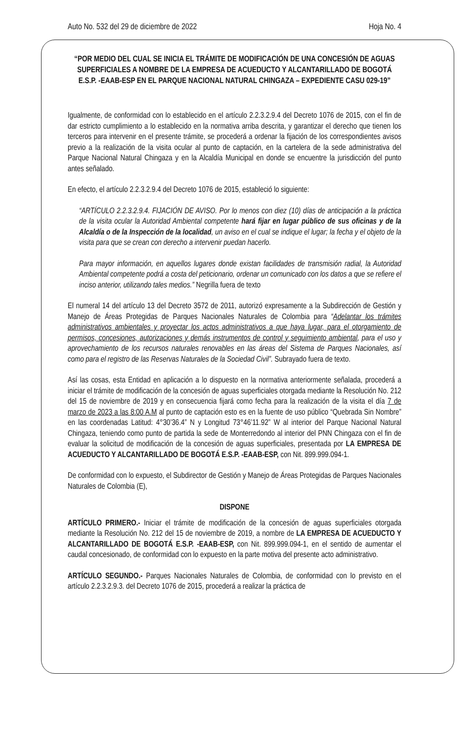Auto No. 532 del 29 de diciembre de 2022 Hoja No. 4
“POR MEDIO DEL CUAL SE INICIA EL TRÁMITE DE MODIFICACIÓN DE UNA CONCESIÓN DE AGUAS SUPERFICIALES A NOMBRE DE LA EMPRESA DE ACUEDUCTO Y ALCANTARILLADO DE BOGOTÁ E.S.P. -EAAB-ESP EN EL PARQUE NACIONAL NATURAL CHINGAZA – EXPEDIENTE CASU 029-19”
Igualmente, de conformidad con lo establecido en el artículo 2.2.3.2.9.4 del Decreto 1076 de 2015, con el fin de dar estricto cumplimiento a lo establecido en la normativa arriba descrita, y garantizar el derecho que tienen los terceros para intervenir en el presente trámite, se procederá a ordenar la fijación de los correspondientes avisos previo a la realización de la visita ocular al punto de captación, en la cartelera de la sede administrativa del Parque Nacional Natural Chingaza y en la Alcaldía Municipal en donde se encuentre la jurisdicción del punto antes señalado.
En efecto, el artículo 2.2.3.2.9.4 del Decreto 1076 de 2015, estableció lo siguiente:
“ARTÍCULO 2.2.3.2.9.4. FIJACIÓN DE AVISO. Por lo menos con diez (10) días de anticipación a la práctica de la visita ocular la Autoridad Ambiental competente hará fijar en lugar público de sus oficinas y de la Alcaldía o de la Inspección de la localidad, un aviso en el cual se indique el lugar; la fecha y el objeto de la visita para que se crean con derecho a intervenir puedan hacerlo.
Para mayor información, en aquellos lugares donde existan facilidades de transmisión radial, la Autoridad Ambiental competente podrá a costa del peticionario, ordenar un comunicado con los datos a que se refiere el inciso anterior, utilizando tales medios.” Negrilla fuera de texto
El numeral 14 del artículo 13 del Decreto 3572 de 2011, autorizó expresamente a la Subdirección de Gestión y Manejo de Áreas Protegidas de Parques Nacionales Naturales de Colombia para “Adelantar los trámites administrativos ambientales y proyectar los actos administrativos a que haya lugar, para el otorgamiento de permisos, concesiones, autorizaciones y demás instrumentos de control y seguimiento ambiental, para el uso y aprovechamiento de los recursos naturales renovables en las áreas del Sistema de Parques Nacionales, así como para el registro de las Reservas Naturales de la Sociedad Civil”. Subrayado fuera de texto.
Así las cosas, esta Entidad en aplicación a lo dispuesto en la normativa anteriormente señalada, procederá a iniciar el trámite de modificación de la concesión de aguas superficiales otorgada mediante la Resolución No. 212 del 15 de noviembre de 2019 y en consecuencia fijará como fecha para la realización de la visita el día 7 de marzo de 2023 a las 8:00 A.M al punto de captación esto es en la fuente de uso público “Quebrada Sin Nombre” en las coordenadas Latitud: 4°30’36.4” N y Longitud 73°46’11.92” W al interior del Parque Nacional Natural Chingaza, teniendo como punto de partida la sede de Monterredondo al interior del PNN Chingaza con el fin de evaluar la solicitud de modificación de la concesión de aguas superficiales, presentada por LA EMPRESA DE ACUEDUCTO Y ALCANTARILLADO DE BOGOTÁ E.S.P. -EAAB-ESP, con Nit. 899.999.094-1.
De conformidad con lo expuesto, el Subdirector de Gestión y Manejo de Áreas Protegidas de Parques Nacionales Naturales de Colombia (E),
DISPONE
ARTÍCULO PRIMERO.- Iniciar el trámite de modificación de la concesión de aguas superficiales otorgada mediante la Resolución No. 212 del 15 de noviembre de 2019, a nombre de LA EMPRESA DE ACUEDUCTO Y ALCANTARILLADO DE BOGOTÁ E.S.P. -EAAB-ESP, con Nit. 899.999.094-1, en el sentido de aumentar el caudal concesionado, de conformidad con lo expuesto en la parte motiva del presente acto administrativo.
ARTÍCULO SEGUNDO.- Parques Nacionales Naturales de Colombia, de conformidad con lo previsto en el artículo 2.2.3.2.9.3. del Decreto 1076 de 2015, procederá a realizar la práctica de